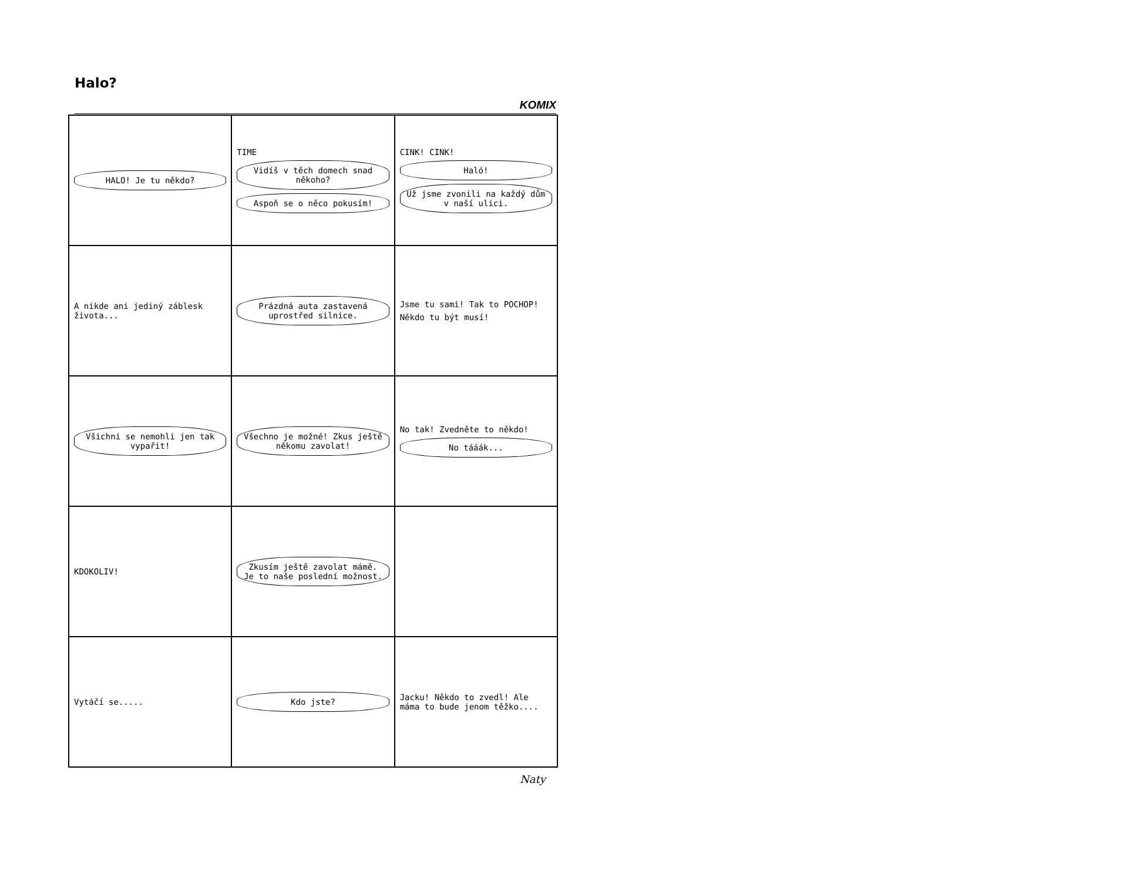Halo?
KOMIX
HALO! Je tu někdo?
TIME
Vidíš v těch domech snad někoho?
Aspoň se o něco pokusím!
CINK! CINK!
Haló!
Už jsme zvonili na každý dům v naší ulici.
A nikde ani jediný záblesk života...
Prázdná auta zastavená uprostřed silnice.
Jsme tu sami! Tak to POCHOP!
Někdo tu být musí!
Všichni se nemohli jen tak vypařit!
Všechno je možné! Zkus ještě někomu zavolat!
No tak! Zvedněte to někdo!
No tááák...
KDOKOLIV!
Zkusím ještě zavolat mámě. Je to naše poslední možnost.
Vytáčí se.....
Kdo jste?
Jacku! Někdo to zvedl! Ale máma to bude jenom těžko....
Naty